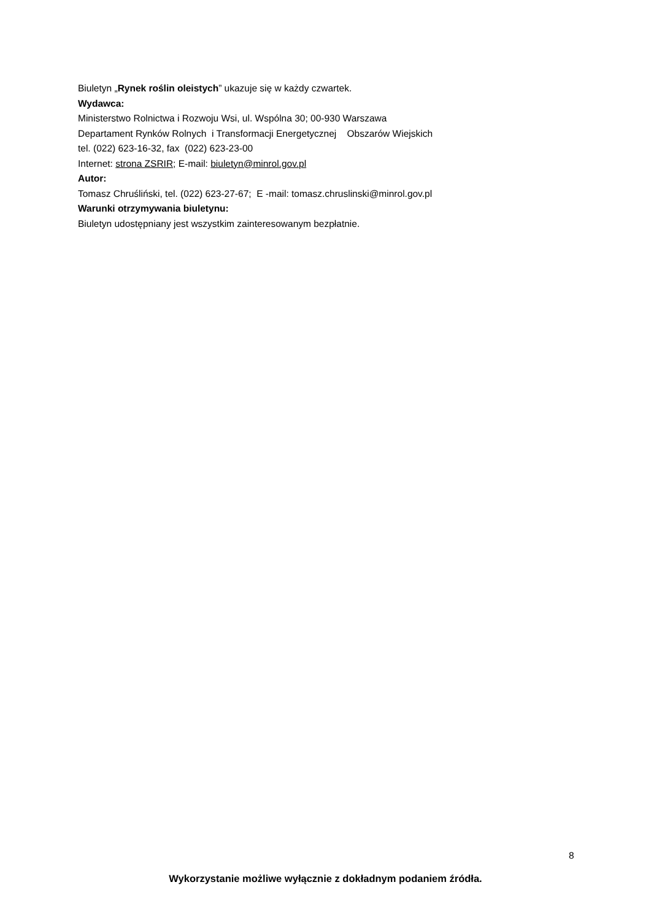Biuletyn „Rynek roślin oleistych” ukazuje się w każdy czwartek.
Wydawca:
Ministerstwo Rolnictwa i Rozwoju Wsi, ul. Wspólna 30; 00-930 Warszawa
Departament Rynków Rolnych i Transformacji Energetycznej Obszarów Wiejskich
tel. (022) 623-16-32, fax (022) 623-23-00
Internet: strona ZSRIR; E-mail: biuletyn@minrol.gov.pl
Autor:
Tomasz Chruśliński, tel. (022) 623-27-67; E -mail: tomasz.chruslinski@minrol.gov.pl
Warunki otrzymywania biuletynu:
Biuletyn udostępniany jest wszystkim zainteresowanym bezpłatnie.
8
Wykorzystanie możliwe wyłącznie z dokładnym podaniem źródła.